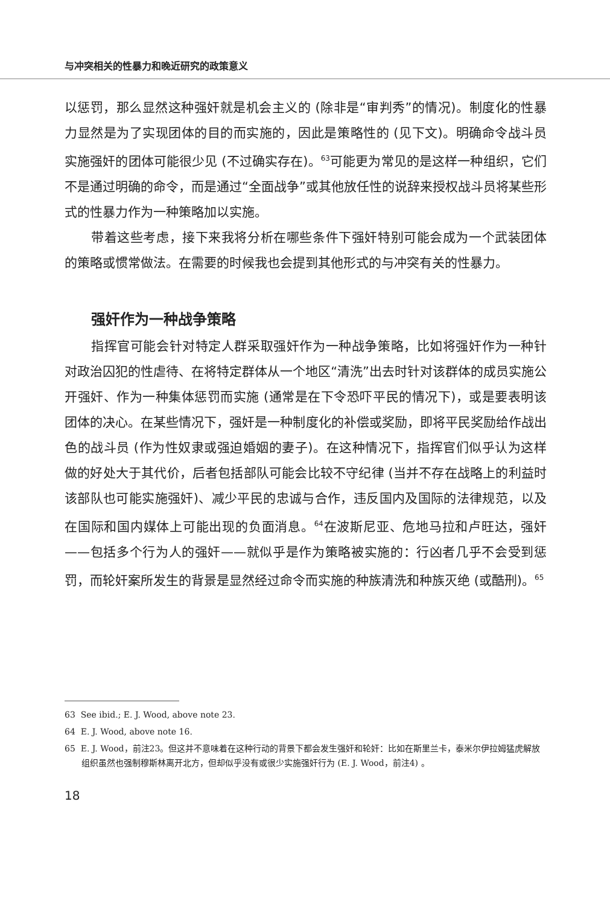与冲突相关的性暴力和晚近研究的政策意义
以惩罚，那么显然这种强奸就是机会主义的 (除非是“审判秀”的情况)。制度化的性暴力显然是为了实现团体的目的而实施的，因此是策略性的 (见下文)。明确命令战斗员实施强奸的团体可能很少见 (不过确实存在)。<sup>63</sup>可能更为常见的是这样一种组织，它们不是通过明确的命令，而是通过“全面战争”或其他放任性的说辞来授权战斗员将某些形式的性暴力作为一种策略加以实施。
带着这些考虑，接下来我将分析在哪些条件下强奸特别可能会成为一个武装团体的策略或惯常做法。在需要的时候我也会提到其他形式的与冲突有关的性暴力。
强奸作为一种战争策略
指挥官可能会针对特定人群采取强奸作为一种战争策略，比如将强奸作为一种针对政治囚犯的性虐待、在将特定群体从一个地区“清洗”出去时针对该群体的成员实施公开强奸、作为一种集体惩罚而实施 (通常是在下令恐吓平民的情况下)，或是要表明该团体的决心。在某些情况下，强奸是一种制度化的补偿或奖励，即将平民奖励给作战出色的战斗员 (作为性奴隶或强迫婚姻的妻子)。在这种情况下，指挥官们似乎认为这样做的好处大于其代价，后者包括部队可能会比较不守纪律 (当并不存在战略上的利益时该部队也可能实施强奸)、减少平民的忠诚与合作，违反国内及国际的法律规范，以及在国际和国内媒体上可能出现的负面消息。<sup>64</sup>在波斯尼亚、危地马拉和卢旺达，强奸——包括多个行为人的强奸——就似乎是作为策略被实施的：行凶者几乎不会受到惩罚，而轮奸案所发生的背景是显然经过命令而实施的种族清洗和种族灭绝 (或酷刑)。<sup>65</sup>
63 See ibid.; E. J. Wood, above note 23.
64 E. J. Wood, above note 16.
65 E. J. Wood，前注23。但这并不意味着在这种行动的背景下都会发生强奸和轮奸：比如在斯里兰卡，泰米尔伊拉姆猛虎解放组织虽然也强制穆斯林离开北方，但却似乎没有或很少实施强奸行为 (E. J. Wood，前注4) 。
18